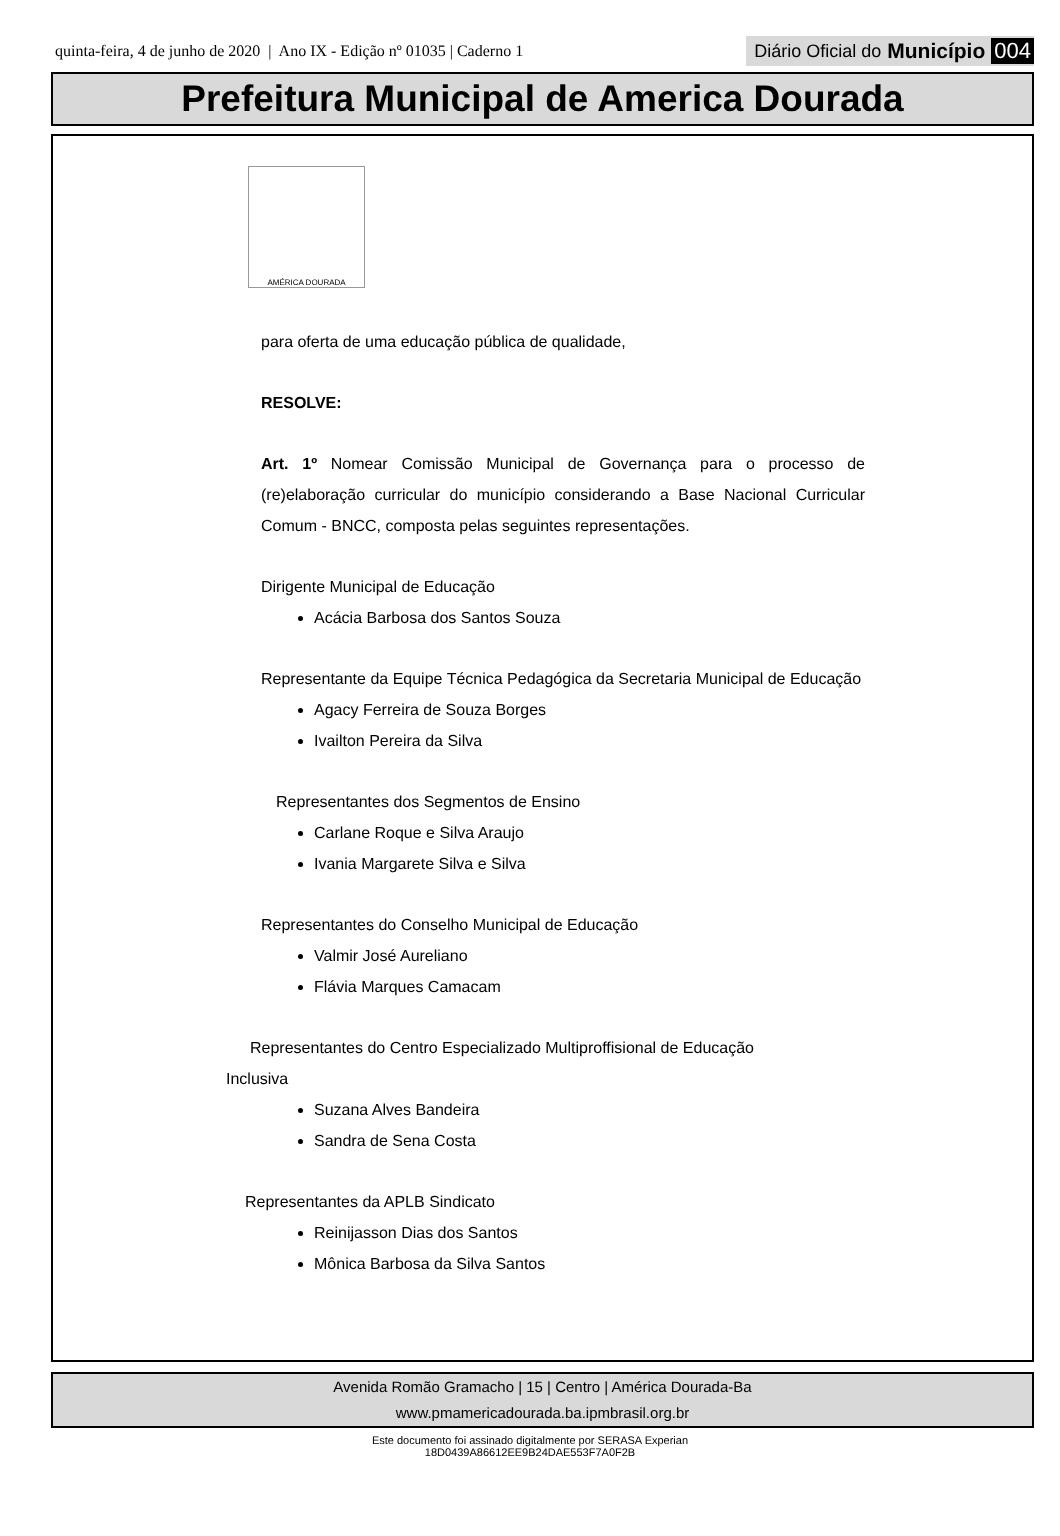quinta-feira, 4 de junho de 2020 | Ano IX - Edição nº 01035 | Caderno 1
Diário Oficial do Município 004
Prefeitura Municipal de America Dourada
AMÉRICA DOURADA
para oferta de uma educação pública de qualidade,
RESOLVE:
Art. 1º Nomear Comissão Municipal de Governança para o processo de (re)elaboração curricular do município considerando a Base Nacional Curricular Comum - BNCC, composta pelas seguintes representações.
Dirigente Municipal de Educação
Acácia Barbosa dos Santos Souza
Representante da Equipe Técnica Pedagógica da Secretaria Municipal de Educação
Agacy Ferreira de Souza Borges
Ivailton Pereira da Silva
Representantes dos Segmentos de Ensino
Carlane Roque e Silva Araujo
Ivania Margarete Silva e Silva
Representantes do Conselho Municipal de Educação
Valmir José Aureliano
Flávia Marques Camacam
Representantes do Centro Especializado Multiproffisional de Educação
Inclusiva
Suzana Alves Bandeira
Sandra de Sena Costa
Representantes da APLB Sindicato
Reinijasson Dias dos Santos
Mônica Barbosa da Silva Santos
Avenida Romão Gramacho | 15 | Centro | América Dourada-Ba
www.pmamericadourada.ba.ipmbrasil.org.br
Este documento foi assinado digitalmente por SERASA Experian
18D0439A86612EE9B24DAE553F7A0F2B